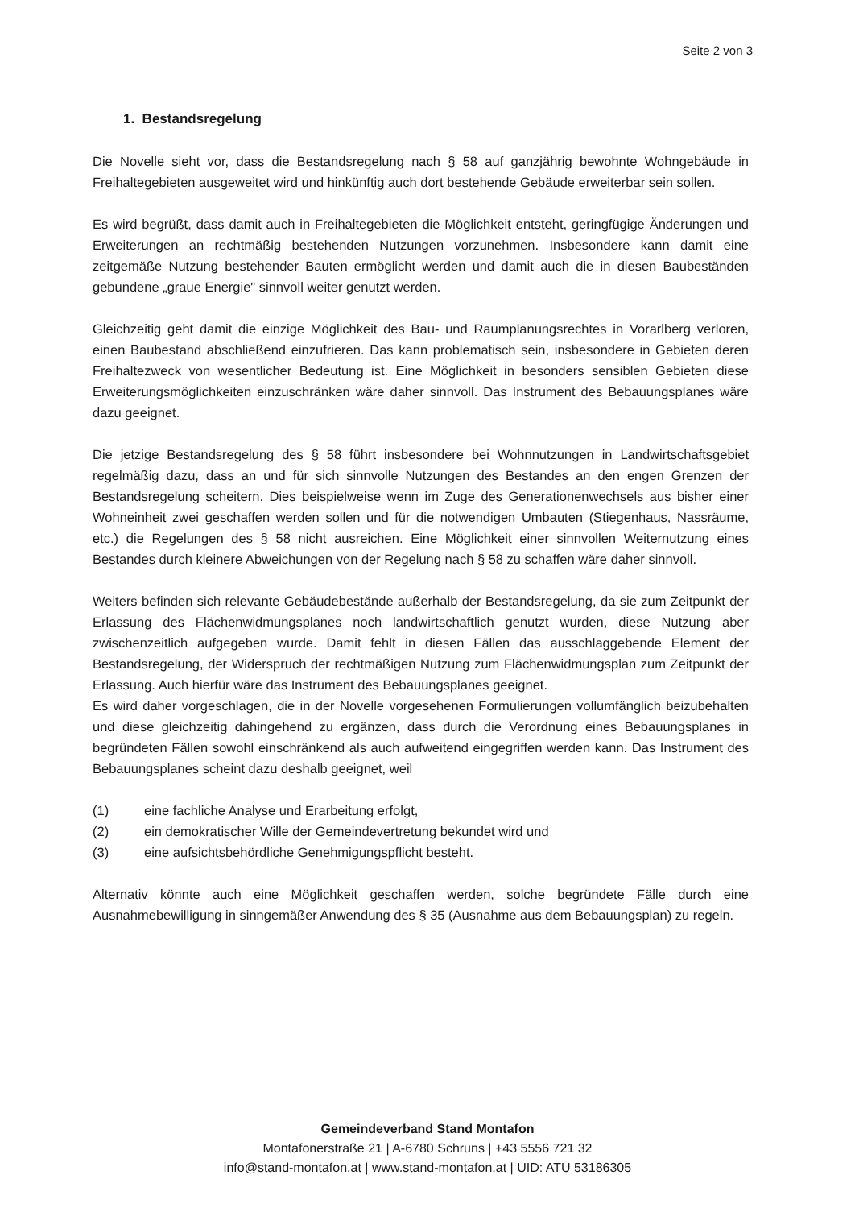Seite 2 von 3
1. Bestandsregelung
Die Novelle sieht vor, dass die Bestandsregelung nach § 58 auf ganzjährig bewohnte Wohngebäude in Freihaltegebieten ausgeweitet wird und hinkünftig auch dort bestehende Gebäude erweiterbar sein sollen.
Es wird begrüßt, dass damit auch in Freihaltegebieten die Möglichkeit entsteht, geringfügige Änderungen und Erweiterungen an rechtmäßig bestehenden Nutzungen vorzunehmen. Insbesondere kann damit eine zeitgemäße Nutzung bestehender Bauten ermöglicht werden und damit auch die in diesen Baubeständen gebundene „graue Energie" sinnvoll weiter genutzt werden.
Gleichzeitig geht damit die einzige Möglichkeit des Bau- und Raumplanungsrechtes in Vorarlberg verloren, einen Baubestand abschließend einzufrieren. Das kann problematisch sein, insbesondere in Gebieten deren Freihaltezweck von wesentlicher Bedeutung ist. Eine Möglichkeit in besonders sensiblen Gebieten diese Erweiterungsmöglichkeiten einzuschränken wäre daher sinnvoll. Das Instrument des Bebauungsplanes wäre dazu geeignet.
Die jetzige Bestandsregelung des § 58 führt insbesondere bei Wohnnutzungen in Landwirtschaftsgebiet regelmäßig dazu, dass an und für sich sinnvolle Nutzungen des Bestandes an den engen Grenzen der Bestandsregelung scheitern. Dies beispielweise wenn im Zuge des Generationenwechsels aus bisher einer Wohneinheit zwei geschaffen werden sollen und für die notwendigen Umbauten (Stiegenhaus, Nassräume, etc.) die Regelungen des § 58 nicht ausreichen. Eine Möglichkeit einer sinnvollen Weiternutzung eines Bestandes durch kleinere Abweichungen von der Regelung nach § 58 zu schaffen wäre daher sinnvoll.
Weiters befinden sich relevante Gebäudebestände außerhalb der Bestandsregelung, da sie zum Zeitpunkt der Erlassung des Flächenwidmungsplanes noch landwirtschaftlich genutzt wurden, diese Nutzung aber zwischenzeitlich aufgegeben wurde. Damit fehlt in diesen Fällen das ausschlaggebende Element der Bestandsregelung, der Widerspruch der rechtmäßigen Nutzung zum Flächenwidmungsplan zum Zeitpunkt der Erlassung. Auch hierfür wäre das Instrument des Bebauungsplanes geeignet.
Es wird daher vorgeschlagen, die in der Novelle vorgesehenen Formulierungen vollumfänglich beizubehalten und diese gleichzeitig dahingehend zu ergänzen, dass durch die Verordnung eines Bebauungsplanes in begründeten Fällen sowohl einschränkend als auch aufweitend eingegriffen werden kann. Das Instrument des Bebauungsplanes scheint dazu deshalb geeignet, weil
(1) eine fachliche Analyse und Erarbeitung erfolgt,
(2) ein demokratischer Wille der Gemeindevertretung bekundet wird und
(3) eine aufsichtsbehördliche Genehmigungspflicht besteht.
Alternativ könnte auch eine Möglichkeit geschaffen werden, solche begründete Fälle durch eine Ausnahmebewilligung in sinngemäßer Anwendung des § 35 (Ausnahme aus dem Bebauungsplan) zu regeln.
Gemeindeverband Stand Montafon
Montafonerstraße 21 | A-6780 Schruns | +43 5556 721 32
info@stand-montafon.at | www.stand-montafon.at | UID: ATU 53186305